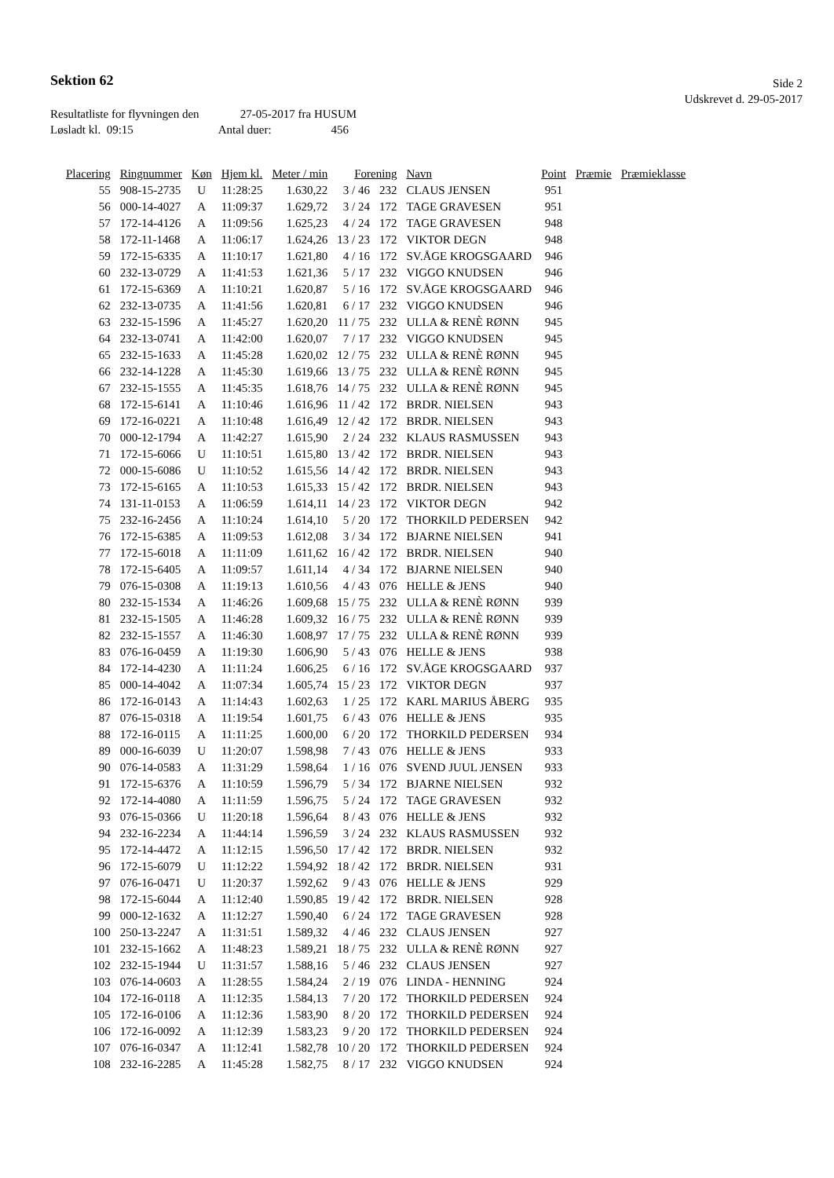Sektion 62
Side 2
Udskrevet d. 29-05-2017
Resultatliste for flyvningen den 27-05-2017 fra HUSUM
Løsladt kl. 09:15 Antal duer: 456
| Placering | Ringnummer | Køn | Hjem kl. | Meter / min | Forening | | Navn | Point | Præmie | Præmieklasse |
| --- | --- | --- | --- | --- | --- | --- | --- | --- | --- | --- |
| 55 | 908-15-2735 | U | 11:28:25 | 1.630,22 | 3 / 46 | 232 | CLAUS JENSEN | 951 | | |
| 56 | 000-14-4027 | A | 11:09:37 | 1.629,72 | 3 / 24 | 172 | TAGE GRAVESEN | 951 | | |
| 57 | 172-14-4126 | A | 11:09:56 | 1.625,23 | 4 / 24 | 172 | TAGE GRAVESEN | 948 | | |
| 58 | 172-11-1468 | A | 11:06:17 | 1.624,26 | 13 / 23 | 172 | VIKTOR DEGN | 948 | | |
| 59 | 172-15-6335 | A | 11:10:17 | 1.621,80 | 4 / 16 | 172 | SV.ÅGE KROGSGAARD | 946 | | |
| 60 | 232-13-0729 | A | 11:41:53 | 1.621,36 | 5 / 17 | 232 | VIGGO KNUDSEN | 946 | | |
| 61 | 172-15-6369 | A | 11:10:21 | 1.620,87 | 5 / 16 | 172 | SV.ÅGE KROGSGAARD | 946 | | |
| 62 | 232-13-0735 | A | 11:41:56 | 1.620,81 | 6 / 17 | 232 | VIGGO KNUDSEN | 946 | | |
| 63 | 232-15-1596 | A | 11:45:27 | 1.620,20 | 11 / 75 | 232 | ULLA & RENÈ RØNN | 945 | | |
| 64 | 232-13-0741 | A | 11:42:00 | 1.620,07 | 7 / 17 | 232 | VIGGO KNUDSEN | 945 | | |
| 65 | 232-15-1633 | A | 11:45:28 | 1.620,02 | 12 / 75 | 232 | ULLA & RENÈ RØNN | 945 | | |
| 66 | 232-14-1228 | A | 11:45:30 | 1.619,66 | 13 / 75 | 232 | ULLA & RENÈ RØNN | 945 | | |
| 67 | 232-15-1555 | A | 11:45:35 | 1.618,76 | 14 / 75 | 232 | ULLA & RENÈ RØNN | 945 | | |
| 68 | 172-15-6141 | A | 11:10:46 | 1.616,96 | 11 / 42 | 172 | BRDR. NIELSEN | 943 | | |
| 69 | 172-16-0221 | A | 11:10:48 | 1.616,49 | 12 / 42 | 172 | BRDR. NIELSEN | 943 | | |
| 70 | 000-12-1794 | A | 11:42:27 | 1.615,90 | 2 / 24 | 232 | KLAUS RASMUSSEN | 943 | | |
| 71 | 172-15-6066 | U | 11:10:51 | 1.615,80 | 13 / 42 | 172 | BRDR. NIELSEN | 943 | | |
| 72 | 000-15-6086 | U | 11:10:52 | 1.615,56 | 14 / 42 | 172 | BRDR. NIELSEN | 943 | | |
| 73 | 172-15-6165 | A | 11:10:53 | 1.615,33 | 15 / 42 | 172 | BRDR. NIELSEN | 943 | | |
| 74 | 131-11-0153 | A | 11:06:59 | 1.614,11 | 14 / 23 | 172 | VIKTOR DEGN | 942 | | |
| 75 | 232-16-2456 | A | 11:10:24 | 1.614,10 | 5 / 20 | 172 | THORKILD PEDERSEN | 942 | | |
| 76 | 172-15-6385 | A | 11:09:53 | 1.612,08 | 3 / 34 | 172 | BJARNE NIELSEN | 941 | | |
| 77 | 172-15-6018 | A | 11:11:09 | 1.611,62 | 16 / 42 | 172 | BRDR. NIELSEN | 940 | | |
| 78 | 172-15-6405 | A | 11:09:57 | 1.611,14 | 4 / 34 | 172 | BJARNE NIELSEN | 940 | | |
| 79 | 076-15-0308 | A | 11:19:13 | 1.610,56 | 4 / 43 | 076 | HELLE & JENS | 940 | | |
| 80 | 232-15-1534 | A | 11:46:26 | 1.609,68 | 15 / 75 | 232 | ULLA & RENÈ RØNN | 939 | | |
| 81 | 232-15-1505 | A | 11:46:28 | 1.609,32 | 16 / 75 | 232 | ULLA & RENÈ RØNN | 939 | | |
| 82 | 232-15-1557 | A | 11:46:30 | 1.608,97 | 17 / 75 | 232 | ULLA & RENÈ RØNN | 939 | | |
| 83 | 076-16-0459 | A | 11:19:30 | 1.606,90 | 5 / 43 | 076 | HELLE & JENS | 938 | | |
| 84 | 172-14-4230 | A | 11:11:24 | 1.606,25 | 6 / 16 | 172 | SV.ÅGE KROGSGAARD | 937 | | |
| 85 | 000-14-4042 | A | 11:07:34 | 1.605,74 | 15 / 23 | 172 | VIKTOR DEGN | 937 | | |
| 86 | 172-16-0143 | A | 11:14:43 | 1.602,63 | 1 / 25 | 172 | KARL MARIUS ÅBERG | 935 | | |
| 87 | 076-15-0318 | A | 11:19:54 | 1.601,75 | 6 / 43 | 076 | HELLE & JENS | 935 | | |
| 88 | 172-16-0115 | A | 11:11:25 | 1.600,00 | 6 / 20 | 172 | THORKILD PEDERSEN | 934 | | |
| 89 | 000-16-6039 | U | 11:20:07 | 1.598,98 | 7 / 43 | 076 | HELLE & JENS | 933 | | |
| 90 | 076-14-0583 | A | 11:31:29 | 1.598,64 | 1 / 16 | 076 | SVEND JUUL JENSEN | 933 | | |
| 91 | 172-15-6376 | A | 11:10:59 | 1.596,79 | 5 / 34 | 172 | BJARNE NIELSEN | 932 | | |
| 92 | 172-14-4080 | A | 11:11:59 | 1.596,75 | 5 / 24 | 172 | TAGE GRAVESEN | 932 | | |
| 93 | 076-15-0366 | U | 11:20:18 | 1.596,64 | 8 / 43 | 076 | HELLE & JENS | 932 | | |
| 94 | 232-16-2234 | A | 11:44:14 | 1.596,59 | 3 / 24 | 232 | KLAUS RASMUSSEN | 932 | | |
| 95 | 172-14-4472 | A | 11:12:15 | 1.596,50 | 17 / 42 | 172 | BRDR. NIELSEN | 932 | | |
| 96 | 172-15-6079 | U | 11:12:22 | 1.594,92 | 18 / 42 | 172 | BRDR. NIELSEN | 931 | | |
| 97 | 076-16-0471 | U | 11:20:37 | 1.592,62 | 9 / 43 | 076 | HELLE & JENS | 929 | | |
| 98 | 172-15-6044 | A | 11:12:40 | 1.590,85 | 19 / 42 | 172 | BRDR. NIELSEN | 928 | | |
| 99 | 000-12-1632 | A | 11:12:27 | 1.590,40 | 6 / 24 | 172 | TAGE GRAVESEN | 928 | | |
| 100 | 250-13-2247 | A | 11:31:51 | 1.589,32 | 4 / 46 | 232 | CLAUS JENSEN | 927 | | |
| 101 | 232-15-1662 | A | 11:48:23 | 1.589,21 | 18 / 75 | 232 | ULLA & RENÈ RØNN | 927 | | |
| 102 | 232-15-1944 | U | 11:31:57 | 1.588,16 | 5 / 46 | 232 | CLAUS JENSEN | 927 | | |
| 103 | 076-14-0603 | A | 11:28:55 | 1.584,24 | 2 / 19 | 076 | LINDA - HENNING | 924 | | |
| 104 | 172-16-0118 | A | 11:12:35 | 1.584,13 | 7 / 20 | 172 | THORKILD PEDERSEN | 924 | | |
| 105 | 172-16-0106 | A | 11:12:36 | 1.583,90 | 8 / 20 | 172 | THORKILD PEDERSEN | 924 | | |
| 106 | 172-16-0092 | A | 11:12:39 | 1.583,23 | 9 / 20 | 172 | THORKILD PEDERSEN | 924 | | |
| 107 | 076-16-0347 | A | 11:12:41 | 1.582,78 | 10 / 20 | 172 | THORKILD PEDERSEN | 924 | | |
| 108 | 232-16-2285 | A | 11:45:28 | 1.582,75 | 8 / 17 | 232 | VIGGO KNUDSEN | 924 | | |